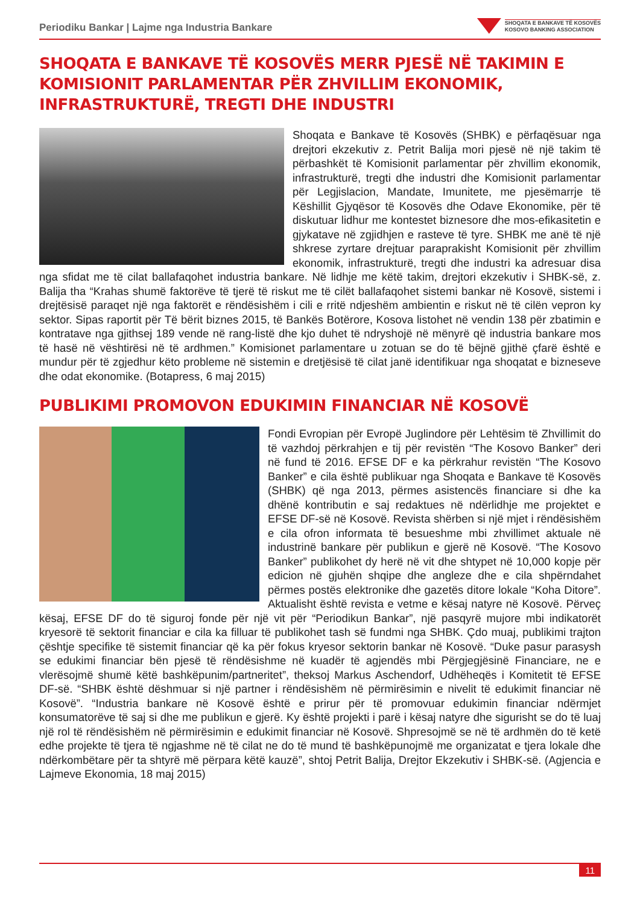Periodiku Bankar | Lajme nga Industria Bankare
SHOQATA E BANKAVE TË KOSOVËS
KOSOVO BANKING ASSOCIATION
SHOQATA E BANKAVE TË KOSOVËS MERR PJESË NË TAKIMIN E KOMISIONIT PARLAMENTAR PËR ZHVILLIM EKONOMIK, INFRASTRUKTURË, TREGTI DHE INDUSTRI
Shoqata e Bankave të Kosovës (SHBK) e përfaqësuar nga drejtori ekzekutiv z. Petrit Balija mori pjesë në një takim të përbashkët të Komisionit parlamentar për zhvillim ekonomik, infrastrukturë, tregti dhe industri dhe Komisionit parlamentar për Legjislacion, Mandate, Imunitete, me pjesëmarrje të Këshillit Gjyqësor të Kosovës dhe Odave Ekonomike, për të diskutuar lidhur me kontestet biznesore dhe mos-efikasitetin e gjykatave në zgjidhjen e rasteve të tyre. SHBK me anë të një shkrese zyrtare drejtuar paraprakisht Komisionit për zhvillim ekonomik, infrastrukturë, tregti dhe industri ka adresuar disa nga sfidat me të cilat ballafaqohet industria bankare. Në lidhje me këtë takim, drejtori ekzekutiv i SHBK-së, z. Balija tha “Krahas shumë faktorëve të tjerë të riskut me të cilët ballafaqohet sistemi bankar në Kosovë, sistemi i drejtësisë paraqet një nga faktorët e rëndësishëm i cili e rritë ndjeshëm ambientin e riskut në të cilën vepron ky sektor. Sipas raportit për Të bërit biznes 2015, të Bankës Botërore, Kosova listohet në vendin 138 për zbatimin e kontratave nga gjithsej 189 vende në rang-listë dhe kjo duhet të ndryshojë në mënyrë që industria bankare mos të hasë në vështirësi në të ardhmen.” Komisionet parlamentare u zotuan se do të bëjnë gjithë çfarë është e mundur për të zgjedhur këto probleme në sistemin e dretjësisë të cilat janë identifikuar nga shoqatat e bizneseve dhe odat ekonomike. (Botapress, 6 maj 2015)
PUBLIKIMI PROMOVON EDUKIMIN FINANCIAR NË KOSOVË
Fondi Evropian për Evropë Juglindore për Lehtësim të Zhvillimit do të vazhdoj përkrahjen e tij për revistën “The Kosovo Banker” deri në fund të 2016. EFSE DF e ka përkrahur revistën “The Kosovo Banker” e cila është publikuar nga Shoqata e Bankave të Kosovës (SHBK) që nga 2013, përmes asistencës financiare si dhe ka dhënë kontributin e saj redaktues në ndërlidhje me projektet e EFSE DF-së në Kosovë. Revista shërben si një mjet i rëndësishëm e cila ofron informata të besueshme mbi zhvillimet aktuale në industrinë bankare për publikun e gjerë në Kosovë. “The Kosovo Banker” publikohet dy herë në vit dhe shtypet në 10,000 kopje për edicion në gjuhën shqipe dhe angleze dhe e cila shpërndahet përmes postës elektronike dhe gazetës ditore lokale “Koha Ditore”. Aktualisht është revista e vetme e kësaj natyre në Kosovë. Përveç kësaj, EFSE DF do të siguroj fonde për një vit për “Periodikun Bankar”, një pasqyrë mujore mbi indikatorët kryesorë të sektorit financiar e cila ka filluar të publikohet tash së fundmi nga SHBK. Çdo muaj, publikimi trajton çështje specifike të sistemit financiar që ka për fokus kryesor sektorin bankar në Kosovë. “Duke pasur parasysh se edukimi financiar bën pjesë të rëndësishme në kuadër të agjendës mbi Përgjegjësinë Financiare, ne e vlerësojmë shumë këtë bashkëpunim/partneritet”, theksoj Markus Aschendorf, Udhëheqës i Komitetit të EFSE DF-së. “SHBK është dëshmuar si një partner i rëndësishëm në përmirësimin e nivelit të edukimit financiar në Kosovë”. “Industria bankare në Kosovë është e prirur për të promovuar edukimin financiar ndërmjet konsumatorëve të saj si dhe me publikun e gjerë. Ky është projekti i parë i kësaj natyre dhe sigurisht se do të luaj një rol të rëndësishëm në përmirësimin e edukimit financiar në Kosovë. Shpresojmë se në të ardhmën do të ketë edhe projekte të tjera të ngjashme në të cilat ne do të mund të bashkëpunojmë me organizatat e tjera lokale dhe ndërkombëtare për ta shtyrë më përpara këtë kauzë”, shtoj Petrit Balija, Drejtor Ekzekutiv i SHBK-së. (Agjencia e Lajmeve Ekonomia, 18 maj 2015)
11